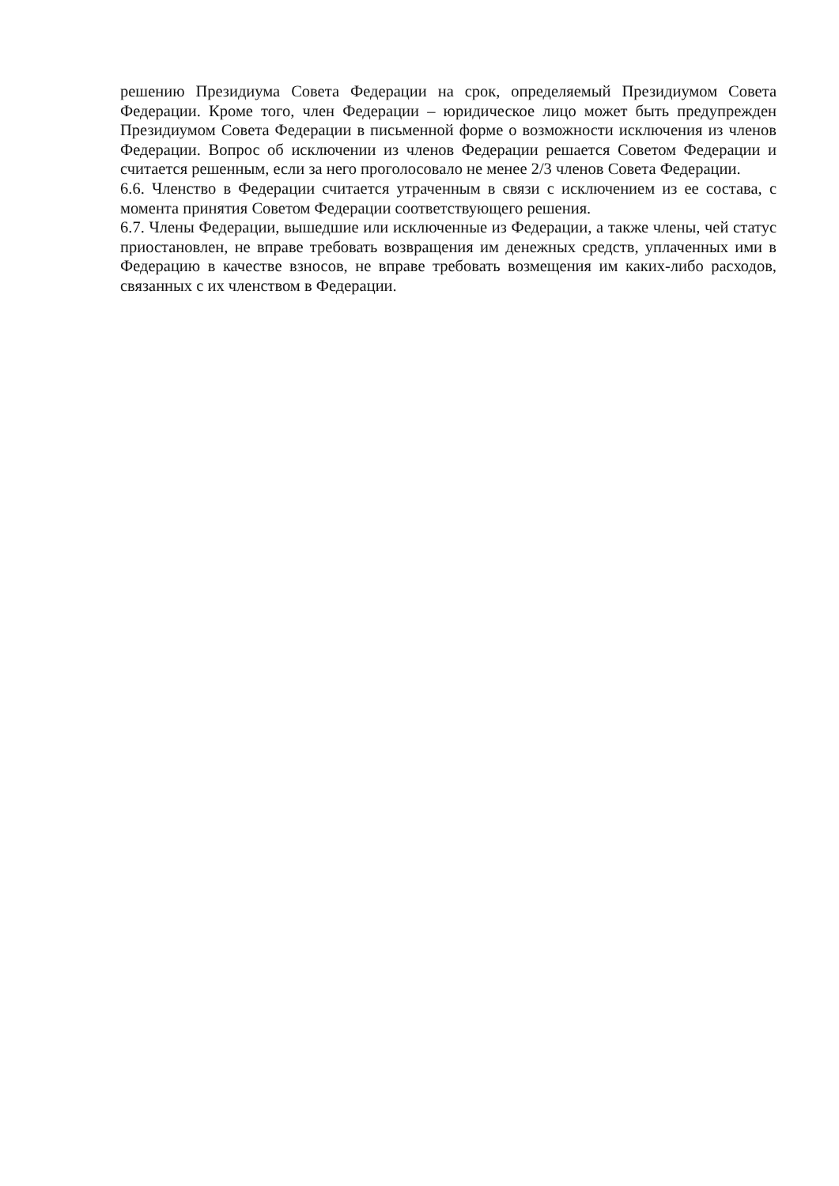решению Президиума Совета Федерации на срок, определяемый Президиумом Совета Федерации. Кроме того, член Федерации – юридическое лицо может быть предупрежден Президиумом Совета Федерации в письменной форме о возможности исключения из членов Федерации. Вопрос об исключении из членов Федерации решается Советом Федерации и считается решенным, если за него проголосовало не менее 2/3 членов Совета Федерации.
6.6. Членство в Федерации считается утраченным в связи с исключением из ее состава, с момента принятия Советом Федерации соответствующего решения.
6.7. Члены Федерации, вышедшие или исключенные из Федерации, а также члены, чей статус приостановлен, не вправе требовать возвращения им денежных средств, уплаченных ими в Федерацию в качестве взносов, не вправе требовать возмещения им каких-либо расходов, связанных с их членством в Федерации.